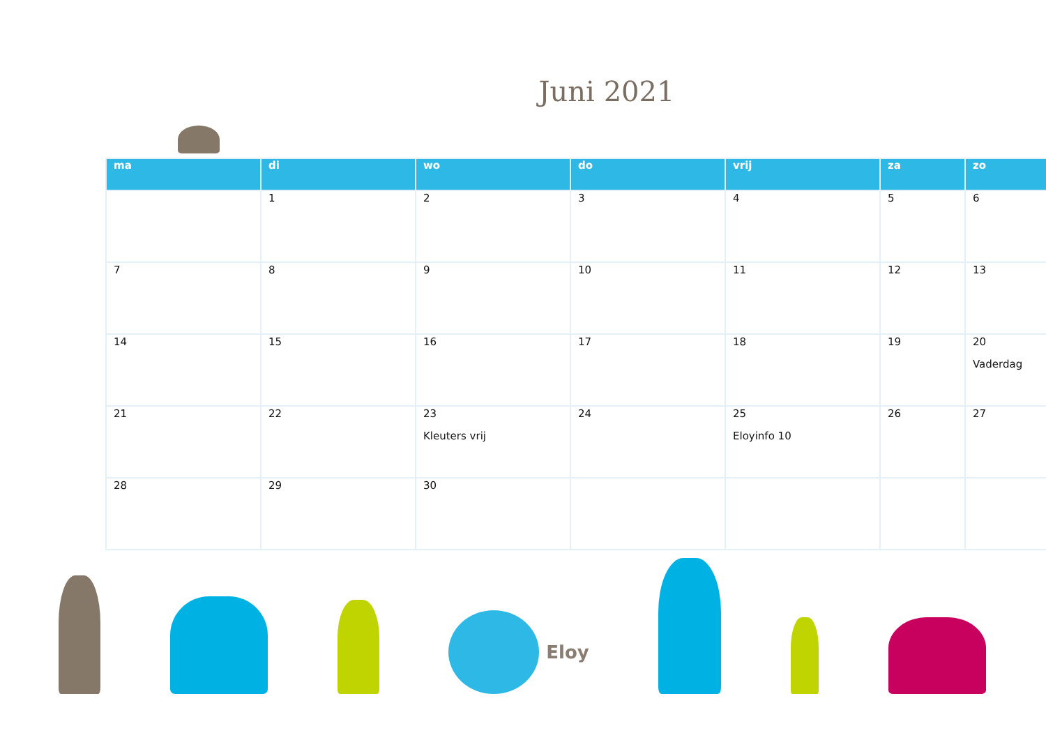Juni 2021
| ma | di | wo | do | vrij | za | zo |
| --- | --- | --- | --- | --- | --- | --- |
| | 1 | 2 | 3 | 4 | 5 | 6 |
| 7 | 8 | 9 | 10 | 11 | 12 | 13 |
| 14 | 15 | 16 | 17 | 18 | 19 | 20 Vaderdag |
| 21 | 22 | 23 Kleuters vrij | 24 | 25 Eloyinfo 10 | 26 | 27 |
| 28 | 29 | 30 | | | | |
Eloy